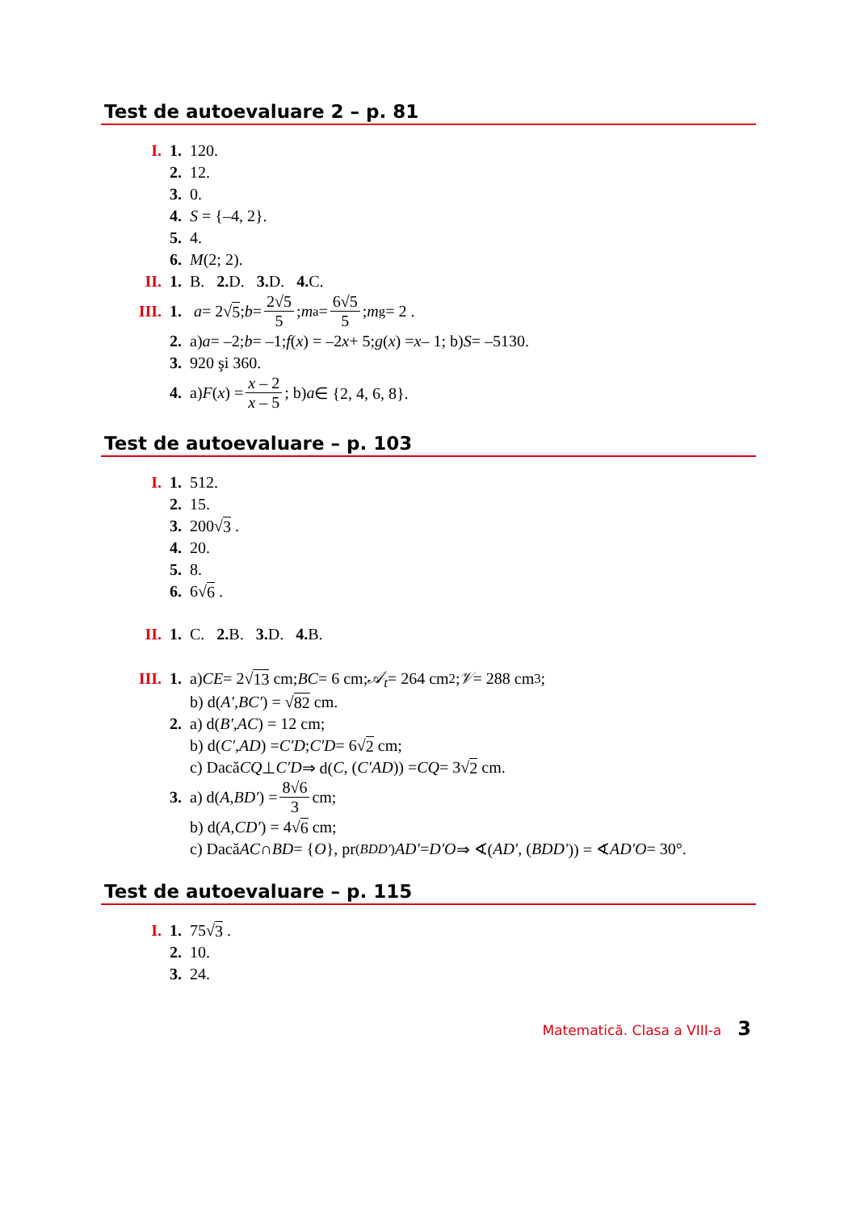Test de autoevaluare 2 – p. 81
I. 1. 120.
2. 12.
3. 0.
4. S = {–4, 2}.
5. 4.
6. M (2; 2).
II. 1. B. 2. D. 3. D. 4. C.
III. 1. a = 2√ 5; b = 2√5 5; m<sub>a</sub> = 6√5 5; m<sub>g</sub> = 2 .
2. a) a = –2; b = –1; f (x) = –2 x + 5; g (x) = x – 1; b) S = –5130.
3. 920 şi 360.
4. a) F (x) = x – 2 x – 5; b) a ∈ {2, 4, 6, 8}.
Test de autoevaluare – p. 103
I. 1. 512.
2. 15.
3. 200√ 3 .
4. 20.
5. 8.
6. 6√ 6 .
II. 1. C. 2. B. 3. D. 4. B.
III. 1. a) CE = 2√ 13 cm; BC = 6 cm; 𝒜<sub>t</sub> = 264 cm<sup>2</sup>; 𝒱 = 288 cm<sup>3</sup>;
b) d(A′, BC′) = √ 82 cm.
2. a) d(B′, AC) = 12 cm;
b) d(C′, AD) = C′D; C′D = 6√ 2 cm;
c) Dacă CQ ⊥ C′D ⇒ d(C, (C′AD)) = CQ = 3√ 2 cm.
3. a) d(A, BD′) = 8√6 3 cm;
b) d(A, CD′) = 4√ 6 cm;
c) Dacă AC ∩ BD = { O }, pr<sub>(BDD′)</sub> AD′ = D′O ⇒ ∢(AD′, (BDD′)) = ∢ AD′O = 30°.
Test de autoevaluare – p. 115
I. 1. 75√ 3 .
2. 10.
3. 24.
Matematică. Clasa a VIII-a 3